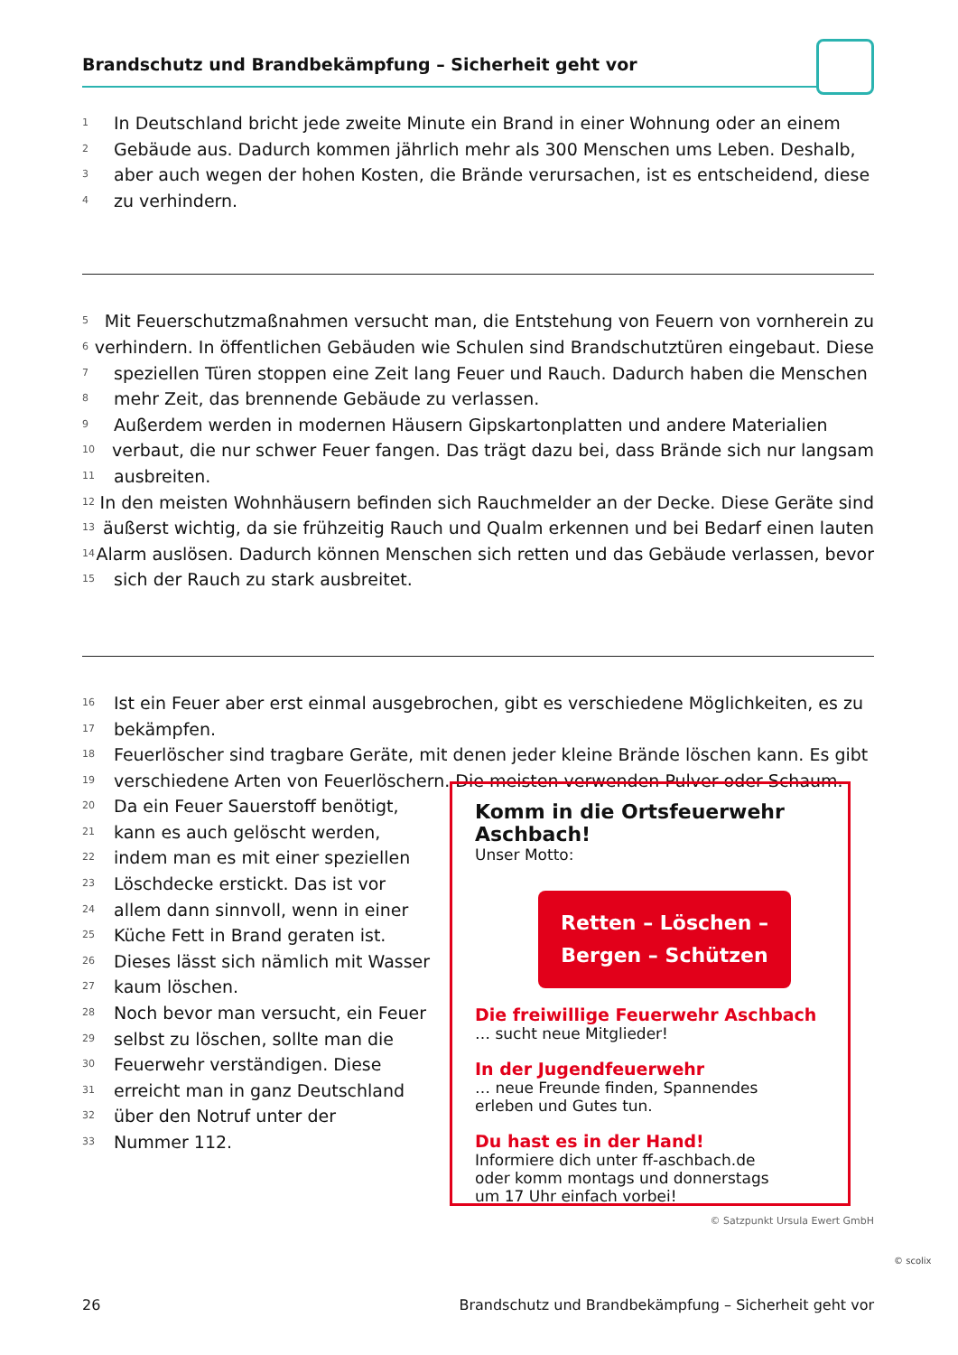Brandschutz und Brandbekämpfung – Sicherheit geht vor
1 In Deutschland bricht jede zweite Minute ein Brand in einer Wohnung oder an einem
2 Gebäude aus. Dadurch kommen jährlich mehr als 300 Menschen ums Leben. Deshalb,
3 aber auch wegen der hohen Kosten, die Brände verursachen, ist es entscheidend, diese
4 zu verhindern.
5 Mit Feuerschutzmaßnahmen versucht man, die Entstehung von Feuern von vornherein zu
6 verhindern. In öffentlichen Gebäuden wie Schulen sind Brandschutztüren eingebaut. Diese
7 speziellen Türen stoppen eine Zeit lang Feuer und Rauch. Dadurch haben die Menschen
8 mehr Zeit, das brennende Gebäude zu verlassen.
9 Außerdem werden in modernen Häusern Gipskartonplatten und andere Materialien
10 verbaut, die nur schwer Feuer fangen. Das trägt dazu bei, dass Brände sich nur langsam
11 ausbreiten.
12 In den meisten Wohnhäusern befinden sich Rauchmelder an der Decke. Diese Geräte sind
13 äußerst wichtig, da sie frühzeitig Rauch und Qualm erkennen und bei Bedarf einen lauten
14 Alarm auslösen. Dadurch können Menschen sich retten und das Gebäude verlassen, bevor
15 sich der Rauch zu stark ausbreitet.
16 Ist ein Feuer aber erst einmal ausgebrochen, gibt es verschiedene Möglichkeiten, es zu
17 bekämpfen.
18 Feuerlöscher sind tragbare Geräte, mit denen jeder kleine Brände löschen kann. Es gibt
19 verschiedene Arten von Feuerlöschern. Die meisten verwenden Pulver oder Schaum.
20 Da ein Feuer Sauerstoff benötigt,
21 kann es auch gelöscht werden,
22 indem man es mit einer speziellen
23 Löschdecke erstickt. Das ist vor
24 allem dann sinnvoll, wenn in einer
25 Küche Fett in Brand geraten ist.
26 Dieses lässt sich nämlich mit Wasser
27 kaum löschen.
28 Noch bevor man versucht, ein Feuer
29 selbst zu löschen, sollte man die
30 Feuerwehr verständigen. Diese
31 erreicht man in ganz Deutschland
32 über den Notruf unter der
33 Nummer 112.
Komm in die Ortsfeuerwehr Aschbach!
Unser Motto:
Retten – Löschen –
Bergen – Schützen
Die freiwillige Feuerwehr Aschbach
… sucht neue Mitglieder!
In der Jugendfeuerwehr
… neue Freunde finden, Spannendes
erleben und Gutes tun.
Du hast es in der Hand!
Informiere dich unter ff-aschbach.de
oder komm montags und donnerstags
um 17 Uhr einfach vorbei!
© Satzpunkt Ursula Ewert GmbH
© scolix
26 Brandschutz und Brandbekämpfung – Sicherheit geht vor